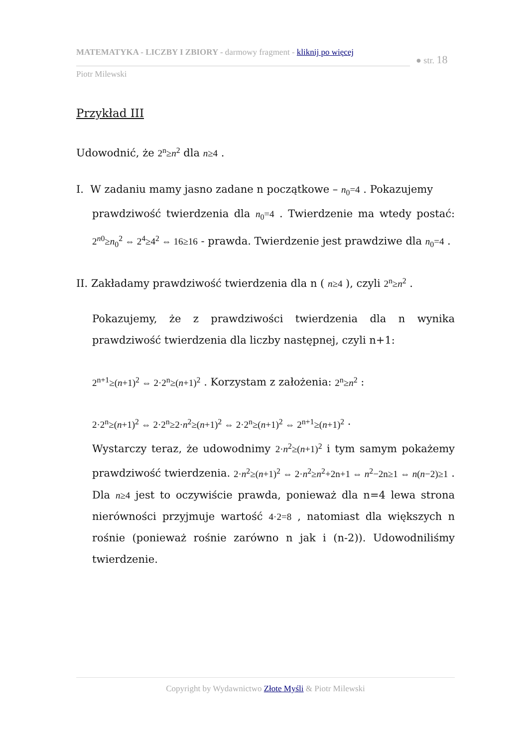MATEMATYKA - LICZBY I ZBIORY - darmowy fragment - kliknij po więcej
● str. 18
Piotr Milewski
Przykład III
Udowodnić, że 2<sup>n</sup>≥n<sup>2</sup> dla n≥4 .
I. W zadaniu mamy jasno zadane n początkowe – n<sub>0</sub>=4 . Pokazujemy
prawdziwość twierdzenia dla n<sub>0</sub>=4 . Twierdzenie ma wtedy postać: 2<sup>n0</sup>≥n<sub>0</sub><sup>2</sup> ⇔ 2<sup>4</sup>≥4<sup>2</sup> ⇔ 16≥16 - prawda. Twierdzenie jest prawdziwe dla n<sub>0</sub>=4 .
II. Zakładamy prawdziwość twierdzenia dla n ( n≥4 ), czyli 2<sup>n</sup>≥n<sup>2</sup> .
Pokazujemy, że z prawdziwości twierdzenia dla n wynika prawdziwość twierdzenia dla liczby następnej, czyli n+1:
2<sup>n+1</sup>≥(n+1)<sup>2</sup> ⇔ 2·2<sup>n</sup>≥(n+1)<sup>2</sup> . Korzystam z założenia: 2<sup>n</sup>≥n<sup>2</sup> :
2·2<sup>n</sup>≥(n+1)<sup>2</sup> ⇔ 2·2<sup>n</sup>≥2·n<sup>2</sup>≥(n+1)<sup>2</sup> ⇔ 2·2<sup>n</sup>≥(n+1)<sup>2</sup> ⇔ 2<sup>n+1</sup>≥(n+1)<sup>2</sup> ·
Wystarczy teraz, że udowodnimy 2·n<sup>2</sup>≥(n+1)<sup>2</sup> i tym samym pokażemy prawdziwość twierdzenia. 2·n<sup>2</sup>≥(n+1)<sup>2</sup> ⇔ 2·n<sup>2</sup>≥n<sup>2</sup>+2n+1 ⇔ n<sup>2</sup>−2n≥1 ⇔ n(n−2)≥1 . Dla n≥4 jest to oczywiście prawda, ponieważ dla n=4 lewa strona nierówności przyjmuje wartość 4·2=8 , natomiast dla większych n rośnie (ponieważ rośnie zarówno n jak i (n-2)). Udowodniliśmy twierdzenie.
Copyright by Wydawnictwo Złote Myśli & Piotr Milewski